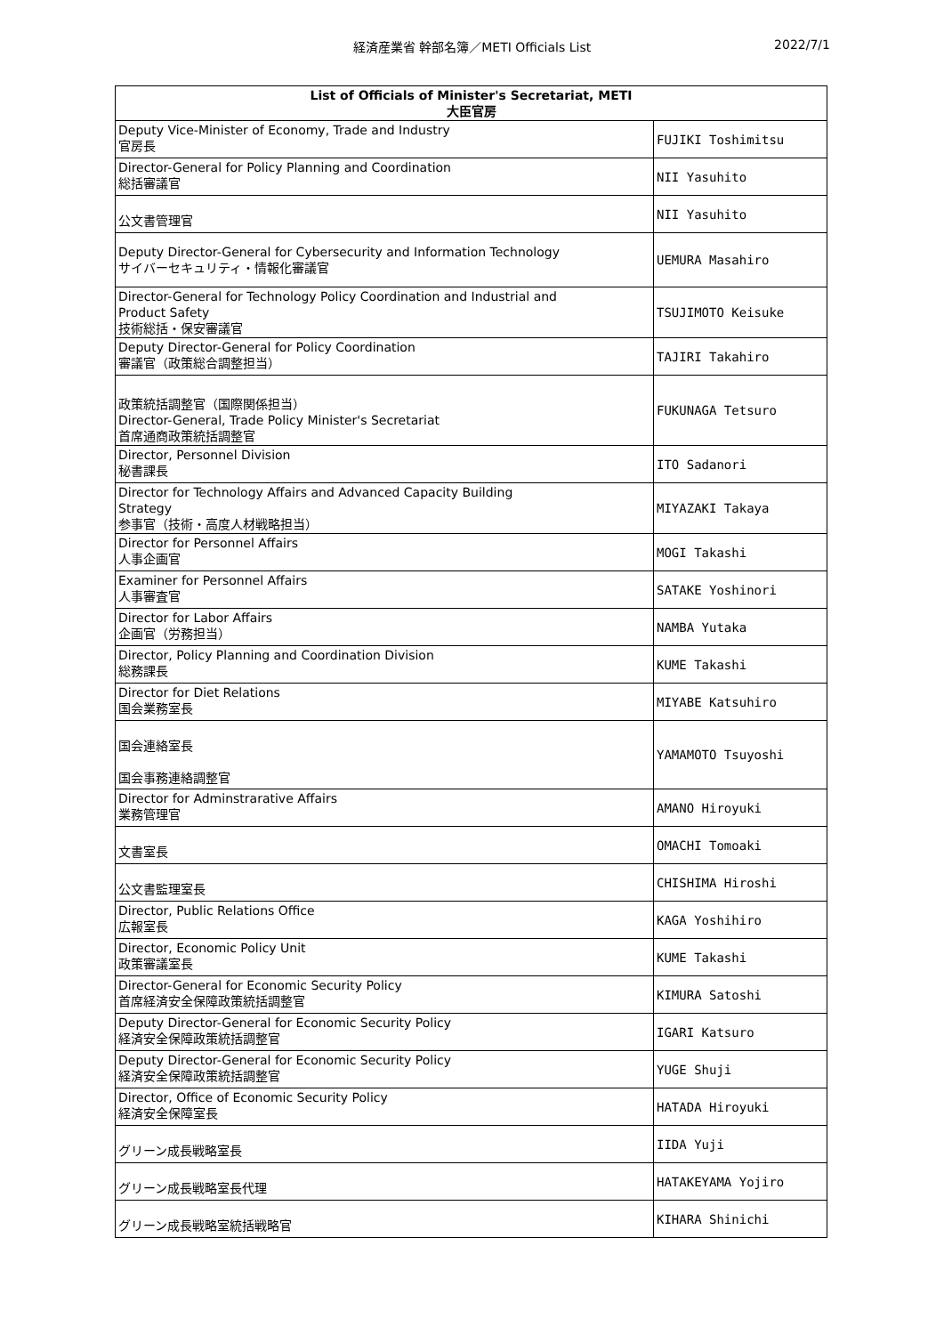経済産業省 幹部名簿／METI Officials List 2022/7/1
| List of Officials of Minister's Secretariat, METI 大臣官房 | |
| --- | --- |
| Deputy Vice-Minister of Economy, Trade and Industry 官房長 | FUJIKI Toshimitsu |
| Director-General for Policy Planning and Coordination 総括審議官 | NII Yasuhito |
| 公文書管理官 | NII Yasuhito |
| Deputy Director-General for Cybersecurity and Information Technology サイバーセキュリティ・情報化審議官 | UEMURA Masahiro |
| Director-General for Technology Policy Coordination and Industrial and Product Safety 技術総括・保安審議官 | TSUJIMOTO Keisuke |
| Deputy Director-General for Policy Coordination 審議官（政策総合調整担当） | TAJIRI Takahiro |
| 政策統括調整官（国際関係担当） Director-General, Trade Policy Minister's Secretariat 首席通商政策統括調整官 | FUKUNAGA Tetsuro |
| Director, Personnel Division 秘書課長 | ITO Sadanori |
| Director for Technology Affairs and Advanced Capacity Building Strategy 参事官（技術・高度人材戦略担当） | MIYAZAKI Takaya |
| Director for Personnel Affairs 人事企画官 | MOGI Takashi |
| Examiner for Personnel Affairs 人事審査官 | SATAKE Yoshinori |
| Director for Labor Affairs 企画官（労務担当） | NAMBA Yutaka |
| Director, Policy Planning and Coordination Division 総務課長 | KUME Takashi |
| Director for Diet Relations 国会業務室長 | MIYABE Katsuhiro |
| 国会連絡室長 国会事務連絡調整官 | YAMAMOTO Tsuyoshi |
| Director for Adminstrarative Affairs 業務管理官 | AMANO Hiroyuki |
| 文書室長 | OMACHI Tomoaki |
| 公文書監理室長 | CHISHIMA Hiroshi |
| Director, Public Relations Office 広報室長 | KAGA Yoshihiro |
| Director, Economic Policy Unit 政策審議室長 | KUME Takashi |
| Director-General for Economic Security Policy 首席経済安全保障政策統括調整官 | KIMURA Satoshi |
| Deputy Director-General for Economic Security Policy 経済安全保障政策統括調整官 | IGARI Katsuro |
| Deputy Director-General for Economic Security Policy 経済安全保障政策統括調整官 | YUGE Shuji |
| Director, Office of Economic Security Policy 経済安全保障室長 | HATADA Hiroyuki |
| グリーン成長戦略室長 | IIDA Yuji |
| グリーン成長戦略室長代理 | HATAKEYAMA Yojiro |
| グリーン成長戦略室統括戦略官 | KIHARA Shinichi |